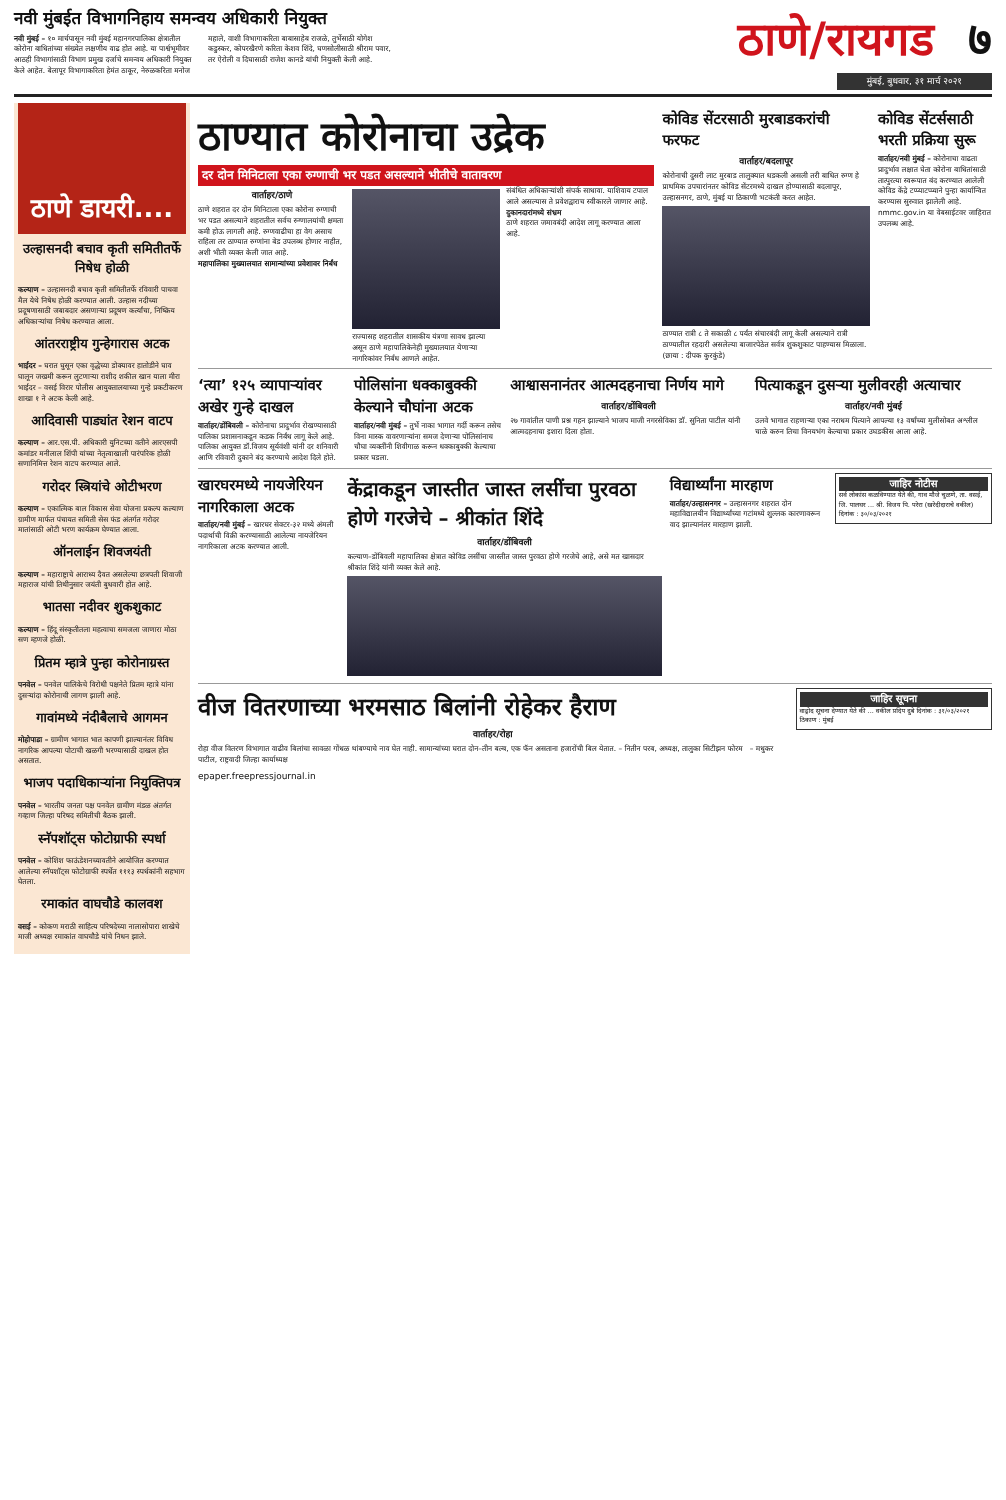नवी मुंबईत विभागनिहाय समन्वय अधिकारी नियुक्त
नवी मुंबई – १० मार्चपासून नवी मुंबई महानगरपालिका क्षेत्रातील कोरोना बाधितांच्या संख्येत लक्षणीय वाढ होत आहे. या पार्श्वभूमीवर आठही विभागांसाठी विभाग प्रमुख दर्जाचे समन्वय अधिकारी नियुक्त केले आहेत. बेलापूर विभागाकरिता हेमंत ठाकूर, नेरुळकरिता मनोज महाले, वाशी विभागाकरिता बाबासाहेब राजळे, तुर्भेसाठी योगेश कडुस्कर, कोपरखैरणे करिता केशव शिंदे, घणसोलीसाठी श्रीराम पवार, तर ऐरोली व दिघासाठी राजेश कानडे यांची नियुक्ती केली आहे.
ठाणे/रायगड ७
मुंबई, बुधवार, ३१ मार्च २०२१
ठाणे डायरी....
उल्हासनदी बचाव कृती समितीतर्फे निषेध होळी
कल्याण – उल्हासनदी बचाव कृती समितीतर्फे रविवारी पाचवा मैल येथे निषेध होळी करण्यात आली. उल्हास नदीच्या प्रदूषणासाठी जबाबदार असणाऱ्या प्रदूषण कर्त्यांचा, निष्क्रिय अधिकाऱ्यांचा निषेध करण्यात आला.
आंतरराष्ट्रीय गुन्हेगारास अटक
भाईंदर – घरात घुसून एका वृद्धेच्या डोक्यावर हातोडीने घाव घालून जखमी करून लुटणाऱ्या राशीद शकील खान याला मीरा भाईंदर – वसई विरार पोलीस आयुक्तालयाच्या गुन्हे प्रकटीकरण शाखा १ ने अटक केली आहे.
आदिवासी पाड्यांत रेशन वाटप
कल्याण – आर.एस.पी. अधिकारी युनिटच्या वतीने आरएसपी कमांडर मनीलाल शिंपी यांच्या नेतृत्वाखाली पारंपरिक होळी सणानिमित्त रेशन वाटप करण्यात आले.
गरोदर स्त्रियांचे ओटीभरण
कल्याण – एकात्मिक बाल विकास सेवा योजना प्रकल्प कल्याण ग्रामीण मार्फत पंचायत समिती सेस फंड अंतर्गत गरोदर मातांसाठी ओटी भरण कार्यक्रम घेण्यात आला.
ऑनलाईन शिवजयंती
कल्याण – महाराष्ट्राचे आराध्य दैवत असलेल्या छत्रपती शिवाजी महाराज यांची तिथीनुसार जयंती बुधवारी होत आहे.
भातसा नदीवर शुकशुकाट
कल्याण – हिंदू संस्कृतीतला महत्वाचा समजला जाणारा मोठा सण म्हणजे होळी.
प्रितम म्हात्रे पुन्हा कोरोनाग्रस्त
पनवेल – पनवेल पालिकेचे विरोधी पक्षनेते प्रितम म्हात्रे यांना दुसऱ्यांदा कोरोनाची लागण झाली आहे.
गावांमध्ये नंदीबैलाचे आगमन
मोहोपाडा – ग्रामीण भागात भात कापणी झाल्यानंतर विविध नागरिक आपल्या पोटाची खळगी भरण्यासाठी दाखल होत असतात.
भाजप पदाधिकाऱ्यांना नियुक्तिपत्र
पनवेल – भारतीय जनता पक्ष पनवेल ग्रामीण मंडळ अंतर्गत गव्हाण जिल्हा परिषद समितीची बैठक झाली.
स्नॅपशॉट्स फोटोग्राफी स्पर्धा
पनवेल – कोशिश फाऊंडेशनच्यावतीने आयोजित करण्यात आलेल्या स्नॅपशॉट्स फोटोग्राफी स्पर्धेत १११३ स्पर्धकांनी सहभाग घेतला.
रमाकांत वाघचौडे कालवश
वसई – कोकण मराठी साहित्य परिषदेच्या नालासोपारा शाखेचे माजी अध्यक्ष रमाकांत वाघचौडे यांचे निधन झाले.
ठाण्यात कोरोनाचा उद्रेक
दर दोन मिनिटाला एका रुग्णाची भर पडत असल्याने भीतीचे वातावरण
वार्ताहर/ठाणे
ठाणे शहरात दर दोन मिनिटाला एका कोरोना रुग्णाची भर पडत असल्याने शहरातील सर्वच रुग्णालयांची क्षमता कमी होऊ लागली आहे. रुग्णवाढीचा हा वेग असाच राहिला तर ठाण्यात रुग्णांना बेड उपलब्ध होणार नाहीत, अशी भीती व्यक्त केली जात आहे.
महापालिका मुख्यालयात सामान्यांच्या प्रवेशावर निर्बंध
राज्यासह शहरातील शासकीय यंत्रणा सावध झाल्या असून ठाणे महापालिकेनेही मुख्यालयात येणाऱ्या नागरिकांवर निर्बंध आणले आहेत.
संबंधित अधिकाऱ्यांशी संपर्क साधावा. याशिवाय टपाल आले असल्यास ते प्रवेशद्वाराच स्वीकारले जाणार आहे.
दुकानदारांमध्ये संभ्रम
ठाणे शहरात जमावबंदी आदेश लागू करण्यात आला आहे.
कोविड सेंटरसाठी मुरबाडकरांची फरफट
वार्ताहर/बदलापूर
कोरोनाची दुसरी लाट मुरबाड तालुक्यात धडकली असली तरी बाधित रुग्ण हे प्राथमिक उपचारांनतर कोविड सेंटरमध्ये दाखल होण्यासाठी बदलापूर, उल्हासनगर, ठाणे, मुंबई या ठिकाणी भटकंती करत आहेत.
ठाण्यात रात्री ८ ते सकाळी ८ पर्यंत संचारबंदी लागू केली असल्याने रात्री ठाण्यातील रहदारी असलेल्या बाजारपेठेत सर्वत्र शुकशुकाट पाहण्यास मिळाला. (छाया : दीपक कुरकुंडे)
कोविड सेंटर्ससाठी भरती प्रक्रिया सुरू
वार्ताहर/नवी मुंबई – कोरोनाचा वाढता प्रादुर्भाव लक्षात घेता कोरोना बाधितांसाठी तात्पुरत्या स्वरूपात बंद करण्यात आलेली कोविड केंद्रे टप्प्याटप्प्याने पुन्हा कार्यान्वित करण्यास सुरुवात झालेली आहे. nmmc.gov.in या वेबसाईटवर जाहिरात उपलब्ध आहे.
‘त्या’ १२५ व्यापाऱ्यांवर अखेर गुन्हे दाखल
वार्ताहर/डोंबिवली – कोरोनाचा प्रादुर्भाव रोखण्यासाठी पालिका प्रशासनाकडून कडक निर्बंध लागू केले आहे. पालिका आयुक्त डॉ.विजय सूर्यवंशी यांनी दर शनिवारी आणि रविवारी दुकाने बंद करण्याचे आदेश दिले होते.
पोलिसांना धक्काबुक्की केल्याने चौघांना अटक
वार्ताहर/नवी मुंबई – तुर्भे नाका भागात गर्दी करून तसेच विना मास्क वावरणाऱ्यांना समज देणाऱ्या पोलिसांनाच चौघा व्यक्तींनी शिवीगाळ करून धक्काबुक्की केल्याचा प्रकार घडला.
आश्वासनानंतर आत्मदहनाचा निर्णय मागे
वार्ताहर/डोंबिवली
२७ गावांतील पाणी प्रश्न गहन झाल्याने भाजप माजी नगरसेविका डॉ. सुनिता पाटील यांनी आत्मदहनाचा इशारा दिला होता.
पित्याकडून दुसऱ्या मुलीवरही अत्याचार
वार्ताहर/नवी मुंबई
उलवे भागात राहणाऱ्या एका नराधम पित्याने आपल्या १३ वर्षांच्या मुलीसोबत अश्लील चाळे करुन तिचा विनयभंग केल्याचा प्रकार उघडकीस आला आहे.
खारघरमध्ये नायजेरियन नागरिकाला अटक
वार्ताहर/नवी मुंबई – खारघर सेक्टर-३२ मध्ये अंमली पदार्थाची विक्री करण्यासाठी आलेल्या नायजेरियन नागरिकाला अटक करण्यात आली.
केंद्राकडून जास्तीत जास्त लसींचा पुरवठा होणे गरजेचे – श्रीकांत शिंदे
वार्ताहर/डोंबिवली
कल्याण–डोंबिवली महापालिका क्षेत्रात कोविड लसींचा जास्तीत जास्त पुरवठा होणे गरजेचे आहे, असे मत खासदार श्रीकांत शिंदे यांनी व्यक्त केले आहे.
विद्यार्थ्यांना मारहाण
वार्ताहर/उल्हासनगर – उल्हासनगर शहरात दोन महाविद्यालयीन विद्यार्थ्यांच्या गटांमध्ये शुल्लक कारणावरून वाद झाल्यानंतर मारहाण झाली.
जाहिर नोटीस
सर्व लोकांस कळविण्यात येते की, गाव मौजे चुळणे, ता. वसई, जि. पालघर ... श्री. विजय पि. परेरा (खरेदीदाराचे वकील) दिनांक : ३०/०३/२०२१
वीज वितरणाच्या भरमसाठ बिलांनी रोहेकर हैराण
वार्ताहर/रोहा
रोहा वीज वितरण विभागात वाढीव बिलांचा सावळा गोंधळ थांबण्याचे नाव घेत नाही. सामान्यांच्या घरात दोन–तीन बल्ब, एक फॅन असताना हजारोंची बिल येतात. – नितीन परब, अध्यक्ष, तालुका सिटीझन फोरम – मधुकर पाटील, राष्ट्रवादी जिल्हा कार्याध्यक्ष
जाहिर सूचना
वाढ्रोद सूचना देण्यात येते की ... वकील प्रदिप दुबे दिनांक : ३१/०३/२०२१ ठिकाण : मुंबई
epaper.freepressjournal.in